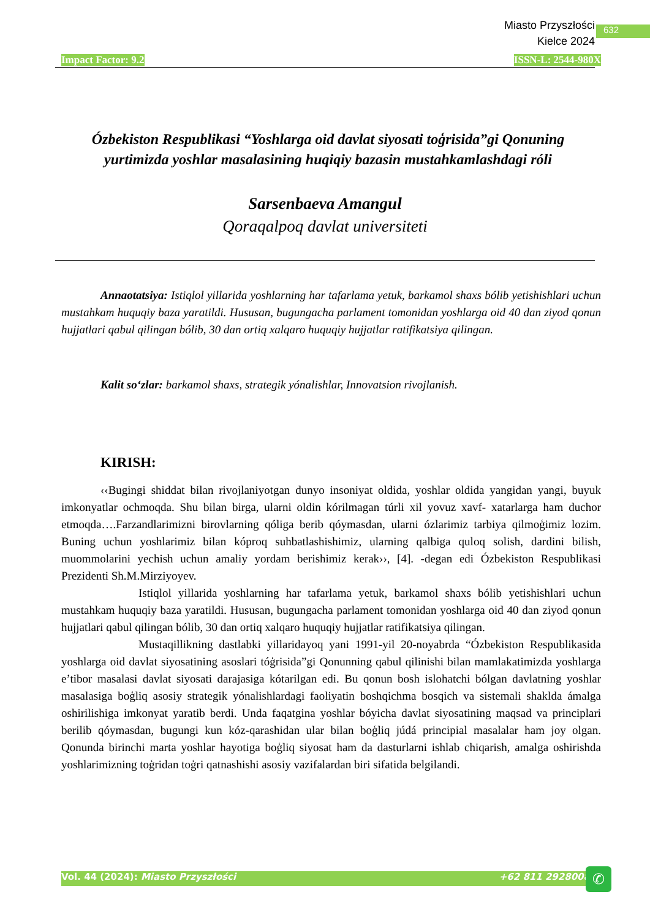Miasto Przyszłości
Kielce 2024
632
Impact Factor: 9.2 ISSN-L: 2544-980X
Ózbekiston Respublikasi “Yoshlarga oid davlat siyosati toģrisida”gi Qonuning yurtimizda yoshlar masalasining huqiqiy bazasin mustahkamlashdagi róli
Sarsenbaeva Amangul
Qoraqalpoq davlat universiteti
Annaotatsiya: Istiqlol yillarida yoshlarning har tafarlama yetuk, barkamol shaxs bólib yetishishlari uchun mustahkam huquqiy baza yaratildi. Hususan, bugungacha parlament tomonidan yoshlarga oid 40 dan ziyod qonun hujjatlari qabul qilingan bólib, 30 dan ortiq xalqaro huquqiy hujjatlar ratifikatsiya qilingan.
Kalit so‘zlar: barkamol shaxs, strategik yónalishlar, Innovatsion rivojlanish.
KIRISH:
‹‹Bugingi shiddat bilan rivojlaniyotgan dunyo insoniyat oldida, yoshlar oldida yangidan yangi, buyuk imkonyatlar ochmoqda. Shu bilan birga, ularni oldin kórilmagan túrli xil yovuz xavf- xatarlarga ham duchor etmoqda….Farzandlarimizni birovlarning qóliga berib qóymasdan, ularni ózlarimiz tarbiya qilmoģimiz lozim. Buning uchun yoshlarimiz bilan kóproq suhbatlashishimiz, ularning qalbiga quloq solish, dardini bilish, muommolarini yechish uchun amaliy yordam berishimiz kerak››, [4]. -degan edi Ózbekiston Respublikasi Prezidenti Sh.M.Mirziyoyev.
Istiqlol yillarida yoshlarning har tafarlama yetuk, barkamol shaxs bólib yetishishlari uchun mustahkam huquqiy baza yaratildi. Hususan, bugungacha parlament tomonidan yoshlarga oid 40 dan ziyod qonun hujjatlari qabul qilingan bólib, 30 dan ortiq xalqaro huquqiy hujjatlar ratifikatsiya qilingan.
Mustaqillikning dastlabki yillaridayoq yani 1991-yil 20-noyabrda “Ózbekiston Respublikasida yoshlarga oid davlat siyosatining asoslari tóģrisida”gi Qonunning qabul qilinishi bilan mamlakatimizda yoshlarga e’tibor masalasi davlat siyosati darajasiga kótarilgan edi. Bu qonun bosh islohatchi bólgan davlatning yoshlar masalasiga boģliq asosiy strategik yónalishlardagi faoliyatin boshqichma bosqich va sistemali shaklda ámalga oshirilishiga imkonyat yaratib berdi. Unda faqatgina yoshlar bóyicha davlat siyosatining maqsad va principlari berilib qóymasdan, bugungi kun kóz-qarashidan ular bilan boģliq júdá principial masalalar ham joy olgan. Qonunda birinchi marta yoshlar hayotiga boģliq siyosat ham da dasturlarni ishlab chiqarish, amalga oshirishda yoshlarimizning toģridan toģri qatnashishi asosiy vazifalardan biri sifatida belgilandi.
Vol. 44 (2024): Miasto Przyszłości +62 811 2928008
✆